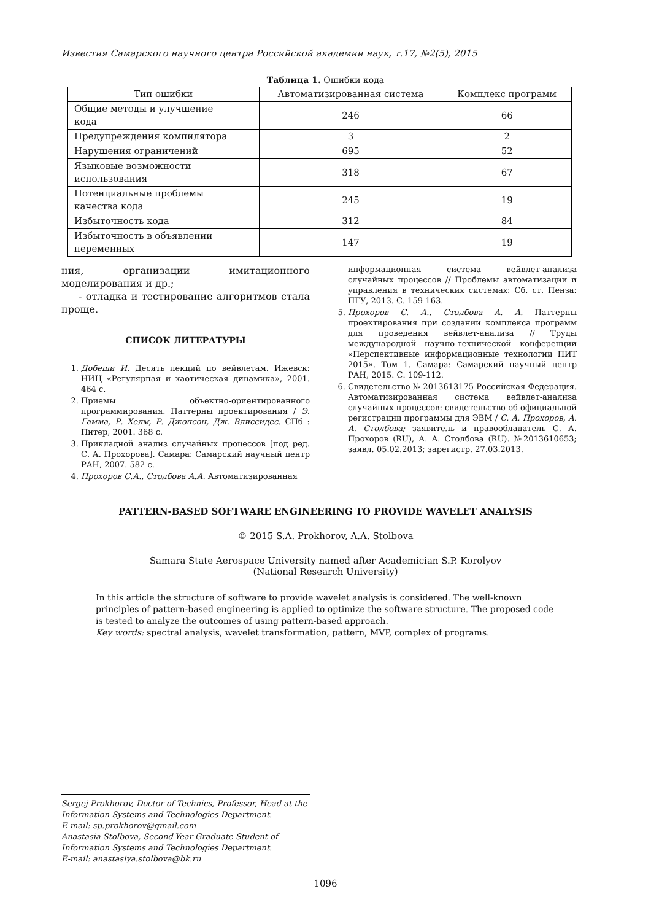Известия Самарского научного центра Российской академии наук, т.17, №2(5), 2015
Таблица 1. Ошибки кода
| Тип ошибки | Автоматизированная система | Комплекс программ |
| --- | --- | --- |
| Общие методы и улучшение кода | 246 | 66 |
| Предупреждения компилятора | 3 | 2 |
| Нарушения ограничений | 695 | 52 |
| Языковые возможности использования | 318 | 67 |
| Потенциальные проблемы качества кода | 245 | 19 |
| Избыточность кода | 312 | 84 |
| Избыточность в объявлении переменных | 147 | 19 |
ния, организации имитационного моделирования и др.;
- отладка и тестирование алгоритмов стала проще.
СПИСОК ЛИТЕРАТУРЫ
1. Добеши И. Десять лекций по вейвлетам. Ижевск: НИЦ «Регулярная и хаотическая динамика», 2001. 464 с.
2. Приемы объектно-ориентированного программирования. Паттерны проектирования / Э. Гамма, Р. Хелм, Р. Джонсон, Дж. Влиссидес. СПб : Питер, 2001. 368 с.
3. Прикладной анализ случайных процессов [под ред. С. А. Прохорова]. Самара: Самарский научный центр РАН, 2007. 582 с.
4. Прохоров С.А., Столбова А.А. Автоматизированная
информационная система вейвлет-анализа случайных процессов // Проблемы автоматизации и управления в технических системах: Сб. ст. Пенза: ПГУ, 2013. С. 159-163.
5. Прохоров С. А., Столбова А. А. Паттерны проектирования при создании комплекса программ для проведения вейвлет-анализа // Труды международной научно-технической конференции «Перспективные информационные технологии ПИТ 2015». Том 1. Самара: Самарский научный центр РАН, 2015. С. 109-112.
6. Свидетельство № 2013613175 Российская Федерация. Автоматизированная система вейвлет-анализа случайных процессов: свидетельство об официальной регистрации программы для ЭВМ / С. А. Прохоров, А. А. Столбова; заявитель и правообладатель С. А. Прохоров (RU), А. А. Столбова (RU). №2013610653; заявл. 05.02.2013; зарегистр. 27.03.2013.
PATTERN-BASED SOFTWARE ENGINEERING TO PROVIDE WAVELET ANALYSIS
© 2015 S.A. Prokhorov, A.A. Stolbova
Samara State Aerospace University named after Academician S.P. Korolyov
(National Research University)
In this article the structure of software to provide wavelet analysis is considered. The well-known principles of pattern-based engineering is applied to optimize the software structure. The proposed code is tested to analyze the outcomes of using pattern-based approach.
Key words: spectral analysis, wavelet transformation, pattern, MVP, complex of programs.
Sergej Prokhorov, Doctor of Technics, Professor, Head at the Information Systems and Technologies Department.
E-mail: sp.prokhorov@gmail.com
Anastasia Stolbova, Second-Year Graduate Student of Information Systems and Technologies Department.
E-mail: anastasiya.stolbova@bk.ru
1096